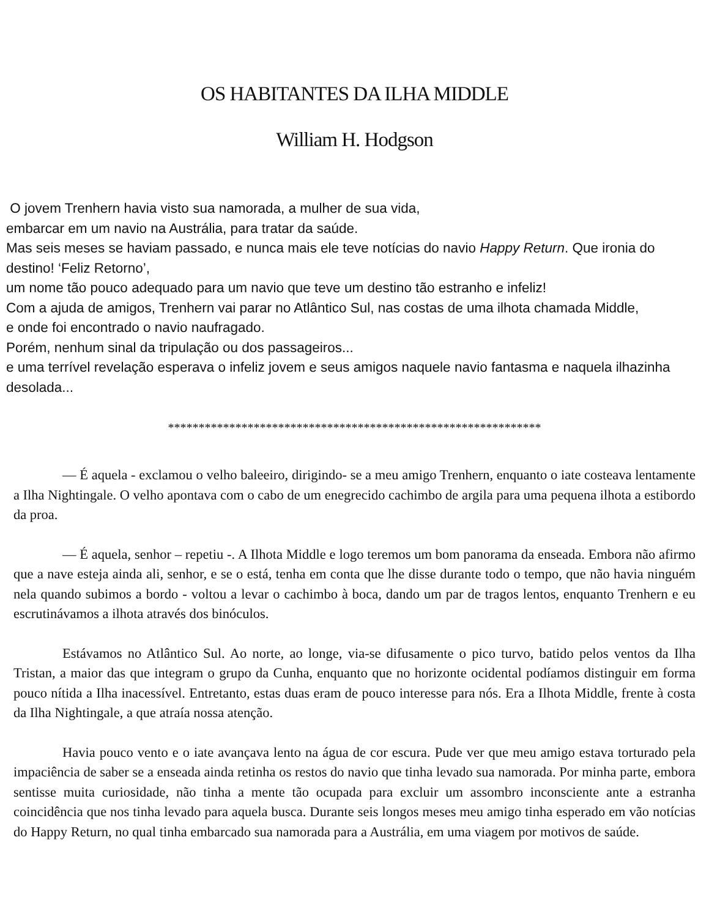OS HABITANTES DA ILHA MIDDLE
William H. Hodgson
O jovem Trenhern havia visto sua namorada, a mulher de sua vida,
embarcar em um navio na Austrália, para tratar da saúde.
Mas seis meses se haviam passado, e nunca mais ele teve notícias do navio Happy Return. Que ironia do destino! ‘Feliz Retorno’,
um nome tão pouco adequado para um navio que teve um destino tão estranho e infeliz!
Com a ajuda de amigos, Trenhern vai parar no Atlântico Sul, nas costas de uma ilhota chamada Middle,
e onde foi encontrado o navio naufragado.
Porém, nenhum sinal da tripulação ou dos passageiros...
e uma terrível revelação esperava o infeliz jovem e seus amigos naquele navio fantasma e naquela ilhazinha desolada...
*************************************************************
— É aquela - exclamou o velho baleeiro, dirigindo- se a meu amigo Trenhern, enquanto o iate costeava lentamente a Ilha Nightingale. O velho apontava com o cabo de um enegrecido cachimbo de argila para uma pequena ilhota a estibordo da proa.
— É aquela, senhor – repetiu -. A Ilhota Middle e logo teremos um bom panorama da enseada. Embora não afirmo que a nave esteja ainda ali, senhor, e se o está, tenha em conta que lhe disse durante todo o tempo, que não havia ninguém nela quando subimos a bordo - voltou a levar o cachimbo à boca, dando um par de tragos lentos, enquanto Trenhern e eu escrutinávamos a ilhota através dos binóculos.
Estávamos no Atlântico Sul. Ao norte, ao longe, via-se difusamente o pico turvo, batido pelos ventos da Ilha Tristan, a maior das que integram o grupo da Cunha, enquanto que no horizonte ocidental podíamos distinguir em forma pouco nítida a Ilha inacessível. Entretanto, estas duas eram de pouco interesse para nós. Era a Ilhota Middle, frente à costa da Ilha Nightingale, a que atraía nossa atenção.
Havia pouco vento e o iate avançava lento na água de cor escura. Pude ver que meu amigo estava torturado pela impaciência de saber se a enseada ainda retinha os restos do navio que tinha levado sua namorada. Por minha parte, embora sentisse muita curiosidade, não tinha a mente tão ocupada para excluir um assombro inconsciente ante a estranha coincidência que nos tinha levado para aquela busca. Durante seis longos meses meu amigo tinha esperado em vão notícias do Happy Return, no qual tinha embarcado sua namorada para a Austrália, em uma viagem por motivos de saúde.